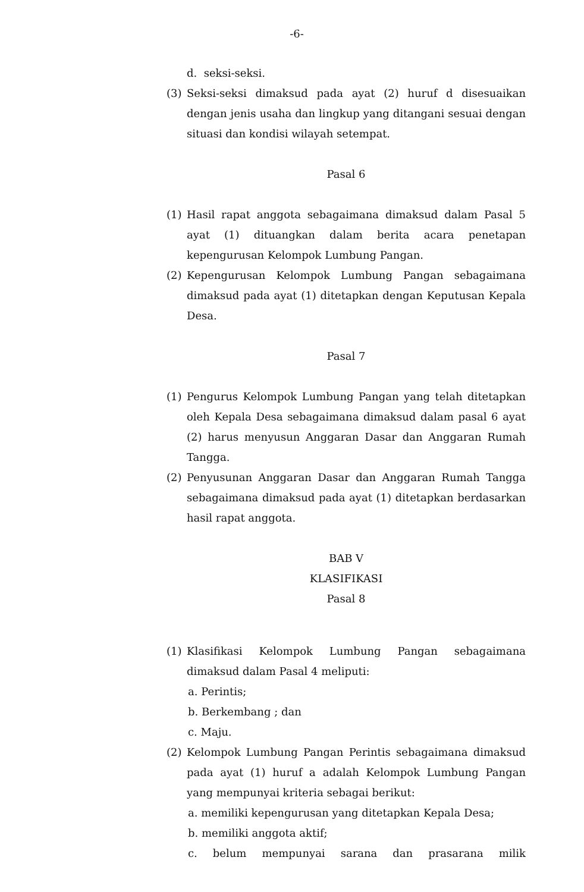-6-
d. seksi-seksi.
(3) Seksi-seksi dimaksud pada ayat (2) huruf d disesuaikan dengan jenis usaha dan lingkup yang ditangani sesuai dengan situasi dan kondisi wilayah setempat.
Pasal 6
(1) Hasil rapat anggota sebagaimana dimaksud dalam Pasal 5 ayat (1) dituangkan dalam berita acara penetapan kepengurusan Kelompok Lumbung Pangan.
(2) Kepengurusan Kelompok Lumbung Pangan sebagaimana dimaksud pada ayat (1) ditetapkan dengan Keputusan Kepala Desa.
Pasal 7
(1) Pengurus Kelompok Lumbung Pangan yang telah ditetapkan oleh Kepala Desa sebagaimana dimaksud dalam pasal 6 ayat (2) harus menyusun Anggaran Dasar dan Anggaran Rumah Tangga.
(2) Penyusunan Anggaran Dasar dan Anggaran Rumah Tangga sebagaimana dimaksud pada ayat (1) ditetapkan berdasarkan hasil rapat anggota.
BAB V
KLASIFIKASI
Pasal 8
(1) Klasifikasi Kelompok Lumbung Pangan sebagaimana dimaksud dalam Pasal 4 meliputi:
a. Perintis;
b. Berkembang ; dan
c. Maju.
(2) Kelompok Lumbung Pangan Perintis sebagaimana dimaksud pada ayat (1) huruf a adalah Kelompok Lumbung Pangan yang mempunyai kriteria sebagai berikut:
a. memiliki kepengurusan yang ditetapkan Kepala Desa;
b. memiliki anggota aktif;
c. belum mempunyai sarana dan prasarana milik